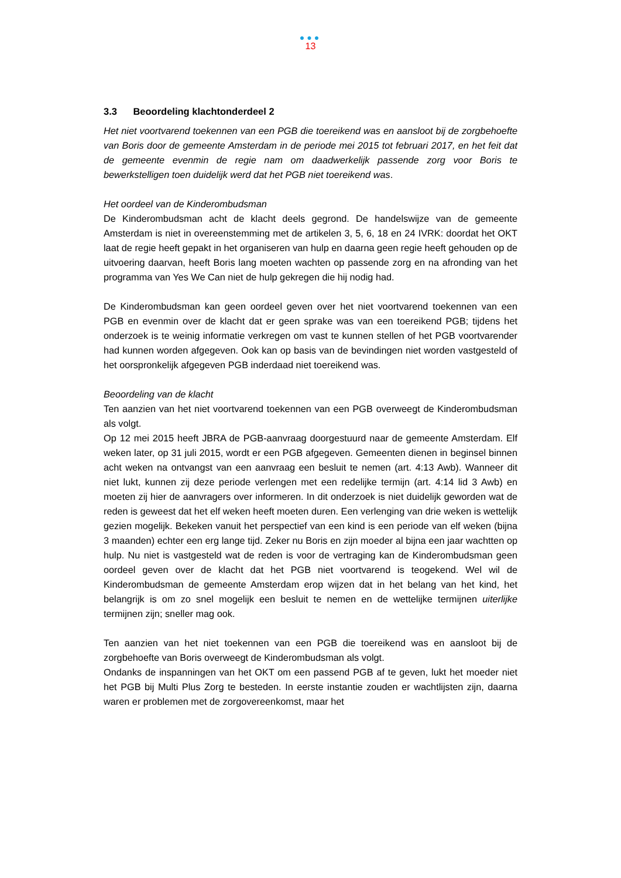●●●
13
3.3 Beoordeling klachtonderdeel 2
Het niet voortvarend toekennen van een PGB die toereikend was en aansloot bij de zorgbehoefte van Boris door de gemeente Amsterdam in de periode mei 2015 tot februari 2017, en het feit dat de gemeente evenmin de regie nam om daadwerkelijk passende zorg voor Boris te bewerkstelligen toen duidelijk werd dat het PGB niet toereikend was.
Het oordeel van de Kinderombudsman
De Kinderombudsman acht de klacht deels gegrond. De handelswijze van de gemeente Amsterdam is niet in overeenstemming met de artikelen 3, 5, 6, 18 en 24 IVRK: doordat het OKT laat de regie heeft gepakt in het organiseren van hulp en daarna geen regie heeft gehouden op de uitvoering daarvan, heeft Boris lang moeten wachten op passende zorg en na afronding van het programma van Yes We Can niet de hulp gekregen die hij nodig had.
De Kinderombudsman kan geen oordeel geven over het niet voortvarend toekennen van een PGB en evenmin over de klacht dat er geen sprake was van een toereikend PGB; tijdens het onderzoek is te weinig informatie verkregen om vast te kunnen stellen of het PGB voortvarender had kunnen worden afgegeven. Ook kan op basis van de bevindingen niet worden vastgesteld of het oorspronkelijk afgegeven PGB inderdaad niet toereikend was.
Beoordeling van de klacht
Ten aanzien van het niet voortvarend toekennen van een PGB overweegt de Kinderombudsman als volgt.
Op 12 mei 2015 heeft JBRA de PGB-aanvraag doorgestuurd naar de gemeente Amsterdam. Elf weken later, op 31 juli 2015, wordt er een PGB afgegeven. Gemeenten dienen in beginsel binnen acht weken na ontvangst van een aanvraag een besluit te nemen (art. 4:13 Awb). Wanneer dit niet lukt, kunnen zij deze periode verlengen met een redelijke termijn (art. 4:14 lid 3 Awb) en moeten zij hier de aanvragers over informeren. In dit onderzoek is niet duidelijk geworden wat de reden is geweest dat het elf weken heeft moeten duren. Een verlenging van drie weken is wettelijk gezien mogelijk. Bekeken vanuit het perspectief van een kind is een periode van elf weken (bijna 3 maanden) echter een erg lange tijd. Zeker nu Boris en zijn moeder al bijna een jaar wachtten op hulp. Nu niet is vastgesteld wat de reden is voor de vertraging kan de Kinderombudsman geen oordeel geven over de klacht dat het PGB niet voortvarend is teogekend. Wel wil de Kinderombudsman de gemeente Amsterdam erop wijzen dat in het belang van het kind, het belangrijk is om zo snel mogelijk een besluit te nemen en de wettelijke termijnen uiterlijke termijnen zijn; sneller mag ook.
Ten aanzien van het niet toekennen van een PGB die toereikend was en aansloot bij de zorgbehoefte van Boris overweegt de Kinderombudsman als volgt.
Ondanks de inspanningen van het OKT om een passend PGB af te geven, lukt het moeder niet het PGB bij Multi Plus Zorg te besteden. In eerste instantie zouden er wachtlijsten zijn, daarna waren er problemen met de zorgovereenkomst, maar het